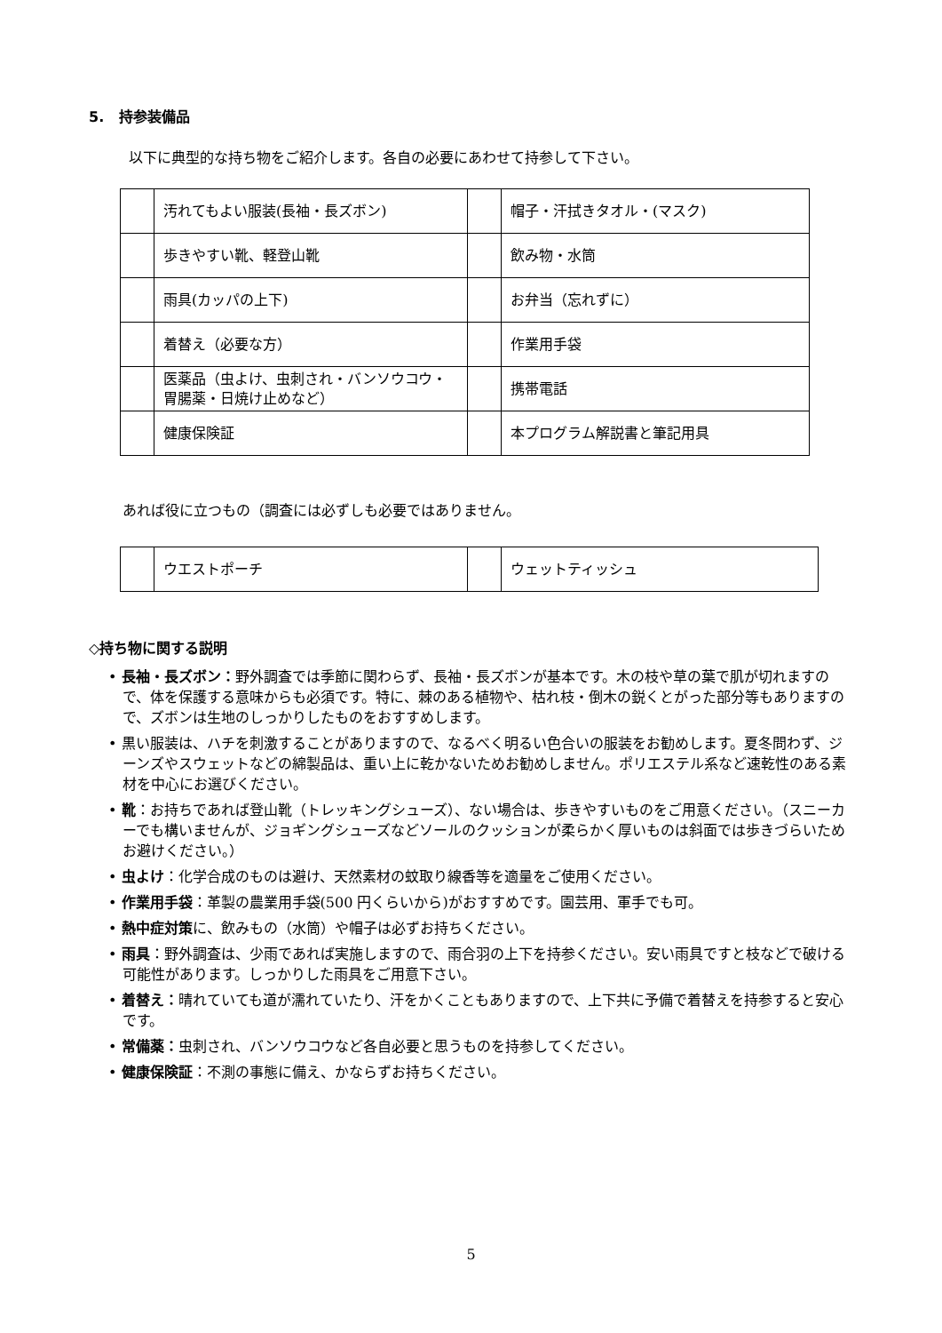5. 持参装備品
以下に典型的な持ち物をご紹介します。各自の必要にあわせて持参して下さい。
| | 汚れてもよい服装(長袖・長ズボン) | | 帽子・汗拭きタオル・(マスク) |
| | 歩きやすい靴、軽登山靴 | | 飲み物・水筒 |
| | 雨具(カッパの上下) | | お弁当（忘れずに） |
| | 着替え（必要な方） | | 作業用手袋 |
| | 医薬品（虫よけ、虫刺され・バンソウコウ・胃腸薬・日焼け止めなど） | | 携帯電話 |
| | 健康保険証 | | 本プログラム解説書と筆記用具 |
あれば役に立つもの（調査には必ずしも必要ではありません。
| | ウエストポーチ | | ウェットティッシュ |
◇持ち物に関する説明
• 長袖・長ズボン：野外調査では季節に関わらず、長袖・長ズボンが基本です。木の枝や草の葉で肌が切れますので、体を保護する意味からも必須です。特に、棘のある植物や、枯れ枝・倒木の鋭くとがった部分等もありますので、ズボンは生地のしっかりしたものをおすすめします。
• 黒い服装は、ハチを刺激することがありますので、なるべく明るい色合いの服装をお勧めします。夏冬問わず、ジーンズやスウェットなどの綿製品は、重い上に乾かないためお勧めしません。ポリエステル系など速乾性のある素材を中心にお選びください。
• 靴：お持ちであれば登山靴（トレッキングシューズ）、ない場合は、歩きやすいものをご用意ください。（スニーカーでも構いませんが、ジョギングシューズなどソールのクッションが柔らかく厚いものは斜面では歩きづらいためお避けください。）
• 虫よけ：化学合成のものは避け、天然素材の蚊取り線香等を適量をご使用ください。
• 作業用手袋：革製の農業用手袋(500 円くらいから)がおすすめです。園芸用、軍手でも可。
• 熱中症対策に、飲みもの（水筒）や帽子は必ずお持ちください。
• 雨具：野外調査は、少雨であれば実施しますので、雨合羽の上下を持参ください。安い雨具ですと枝などで破ける可能性があります。しっかりした雨具をご用意下さい。
• 着替え：晴れていても道が濡れていたり、汗をかくこともありますので、上下共に予備で着替えを持参すると安心です。
• 常備薬：虫刺され、バンソウコウなど各自必要と思うものを持参してください。
• 健康保険証：不測の事態に備え、かならずお持ちください。
5